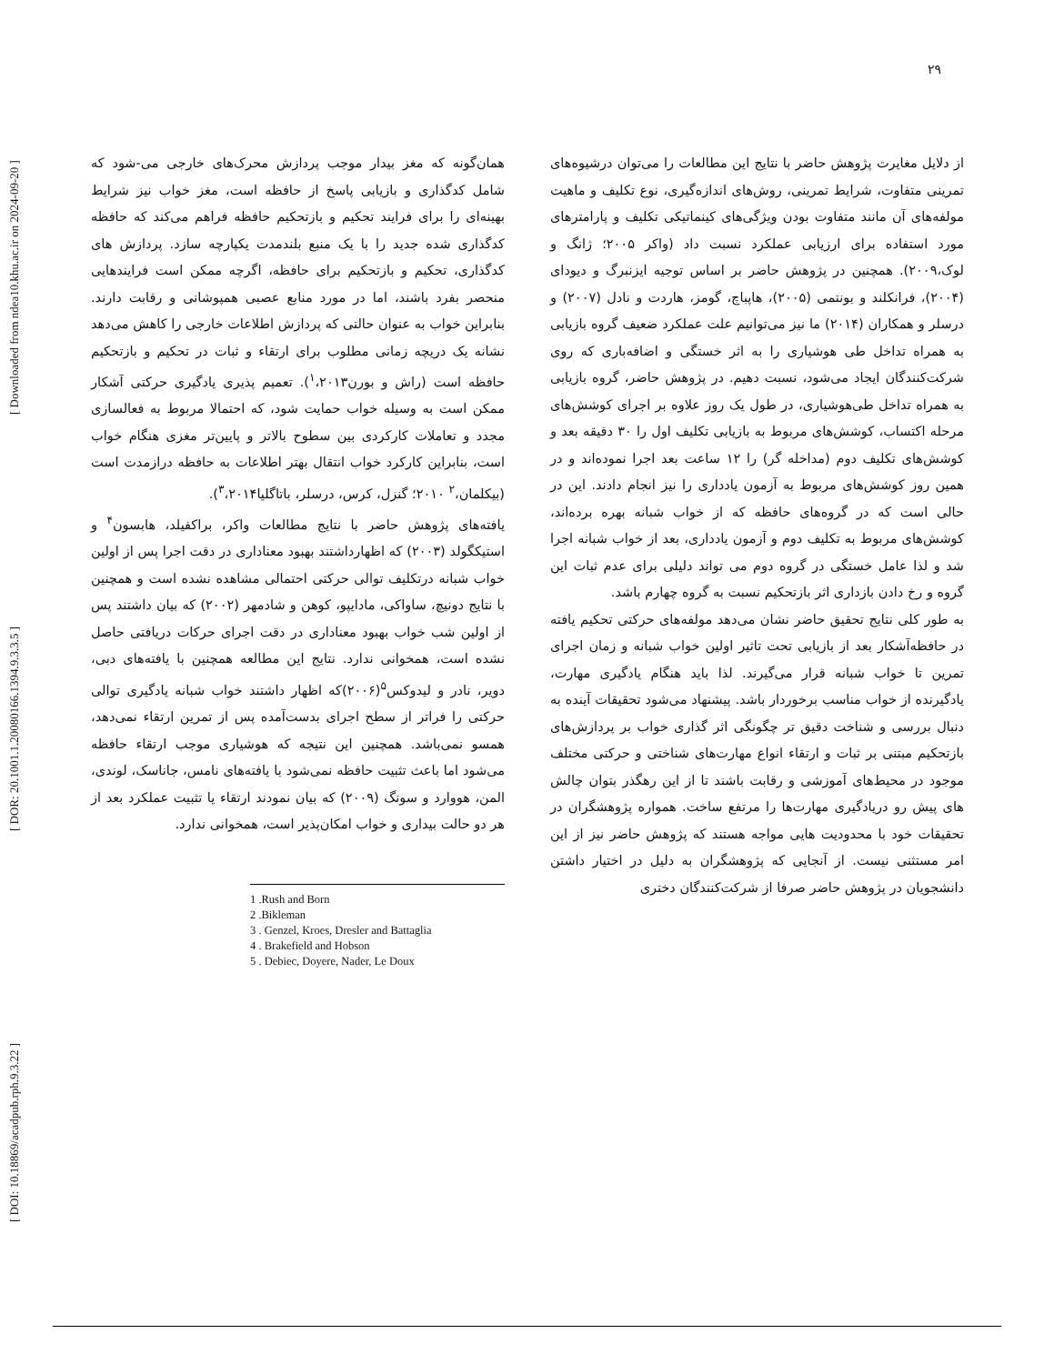[ DOI: 10.18869/acadpub.rph.9.3.22 ] [ DOR: 20.1001.1.20080166.1394.9.3.3.5 ] [ Downloaded from ndea10.khu.ac.ir on 2024-09-20 ]
۲۹
همان‌گونه که مغز بیدار موجب پردازش محرک‌های خارجی می-شود که شامل کدگذاری و بازیابی پاسخ از حافظه است، مغز خواب نیز شرایط بهینه‌ای را برای فرایند تحکیم و بازتحکیم حافظه فراهم می‌کند که حافظه کدگذاری شده جدید را با یک منبع بلندمدت یکپارچه سازد. پردازش های کدگذاری، تحکیم و بازتحکیم برای حافظه، اگرچه ممکن است فرایندهایی منحصر بفرد باشند، اما در مورد منابع عصبی همپوشانی و رقابت دارند. بنابراین خواب به عنوان حالتی که پردازش اطلاعات خارجی را کاهش می‌دهد نشانه یک دریچه زمانی مطلوب برای ارتقاء و ثبات در تحکیم و بازتحکیم حافظه است (راش و بورن<sup>۱</sup>،۲۰۱۳). تعمیم پذیری یادگیری حرکتی آشکار ممکن است به وسیله خواب حمایت شود، که احتمالا مربوط به فعالسازی مجدد و تعاملات کارکردی بین سطوح بالاتر و پایین‌تر مغزی هنگام خواب است، بنابراین کارکرد خواب انتقال بهتر اطلاعات به حافظه درازمدت است (بیکلمان،<sup>۲</sup> ۲۰۱۰؛ گنزل، کرس، درسلر، باتاگلیا<sup>۳</sup>،۲۰۱۴).
یافته‌های پژوهش حاضر با نتایج مطالعات واکر، براکفیلد، هابسون<sup>۴</sup> و استیکگولد (۲۰۰۳) که اظهارداشتند بهبود معناداری در دقت اجرا پس از اولین خواب شبانه درتکلیف توالی حرکتی احتمالی مشاهده نشده است و همچنین با نتایج دونیچ، ساواکی، مادایپو، کوهن و شادمهر (۲۰۰۲) که بیان داشتند پس از اولین شب خواب بهبود معناداری در دقت اجرای حرکات دریافتی حاصل نشده است، همخوانی ندارد. نتایج این مطالعه همچنین با یافته‌های دبی، دویر، نادر و لیدوکس<sup>۵</sup>(۲۰۰۶)که اظهار داشتند خواب شبانه یادگیری توالی حرکتی را فراتر از سطح اجرای بدست‌آمده پس از تمرین ارتقاء نمی‌دهد، همسو نمی‌باشد. همچنین این نتیجه که هوشیاری موجب ارتقاء حافظه می‌شود اما باعث تثبیت حافظه نمی‌شود با یافته‌های نامس، جاناسک، لوندی، المن، هووارد و سونگ (۲۰۰۹) که بیان نمودند ارتقاء یا تثبیت عملکرد بعد از هر دو حالت بیداری و خواب امکان‌پذیر است، همخوانی ندارد.
1 .Rush and Born
2 .Bikleman
3 . Genzel, Kroes, Dresler and Battaglia
4 . Brakefield and Hobson
5 . Debiec, Doyere, Nader, Le Doux
از دلایل مغایرت پژوهش حاضر با نتایج این مطالعات را می‌توان درشیوه‌های تمرینی متفاوت، شرایط تمرینی، روش‌های اندازه‌گیری، نوع تکلیف و ماهیت مولفه‌های آن مانند متفاوت بودن ویژگی‌های کینماتیکی تکلیف و پارامترهای مورد استفاده برای ارزیابی عملکرد نسبت داد (واکر ۲۰۰۵؛ ژانگ و لوک،۲۰۰۹). همچنین در پژوهش حاضر بر اساس توجیه ایزنبرگ و دیودای (۲۰۰۴)، فرانکلند و بونتمی (۲۰۰۵)، هاپباچ، گومز، هاردت و نادل (۲۰۰۷) و درسلر و همکاران (۲۰۱۴) ما نیز می‌توانیم علت عملکرد ضعیف گروه بازیابی به همراه تداخل طی هوشیاری را به اثر خستگی و اضافه‌باری که روی شرکت‌کنندگان ایجاد می‌شود، نسبت دهیم. در پژوهش حاضر، گروه بازیابی به همراه تداخل طی‌هوشیاری، در طول یک روز علاوه بر اجرای کوشش‌های مرحله اکتساب، کوشش‌های مربوط به بازیابی تکلیف اول را ۳۰ دقیقه بعد و کوشش‌های تکلیف دوم (مداخله گر) را ۱۲ ساعت بعد اجرا نموده‌اند و در همین روز کوشش‌های مربوط به آزمون یادداری را نیز انجام دادند. این در حالی است که در گروه‌های حافظه که از خواب شبانه بهره برده‌اند، کوشش‌های مربوط به تکلیف دوم و آزمون یادداری، بعد از خواب شبانه اجرا شد و لذا عامل خستگی در گروه دوم می تواند دلیلی برای عدم ثبات این گروه و رخ دادن بازداری اثر بازتحکیم نسبت به گروه چهارم باشد.
به طور کلی نتایج تحقیق حاضر نشان می‌دهد مولفه‌های حرکتی تحکیم یافته در حافظه‌آشکار بعد از بازیابی تحت تاثیر اولین خواب شبانه و زمان اجرای تمرین تا خواب شبانه قرار می‌گیرند. لذا باید هنگام یادگیری مهارت، یادگیرنده از خواب مناسب برخوردار باشد. پیشنهاد می‌شود تحقیقات آینده به دنبال بررسی و شناخت دقیق تر چگونگی اثر گذاری خواب بر پردازش‌های بازتحکیم مبتنی بر ثبات و ارتقاء انواع مهارت‌های شناختی و حرکتی مختلف موجود در محیط‌های آموزشی و رقابت باشند تا از این رهگذر بتوان چالش های پیش رو دریادگیری مهارت‌ها را مرتفع ساخت. همواره پژوهشگران در تحقیقات خود با محدودیت هایی مواجه هستند که پژوهش حاضر نیز از این امر مستثنی نیست. از آنجایی که پژوهشگران به دلیل در اختیار داشتن دانشجویان در پژوهش حاضر صرفا از شرکت‌کنندگان دختری